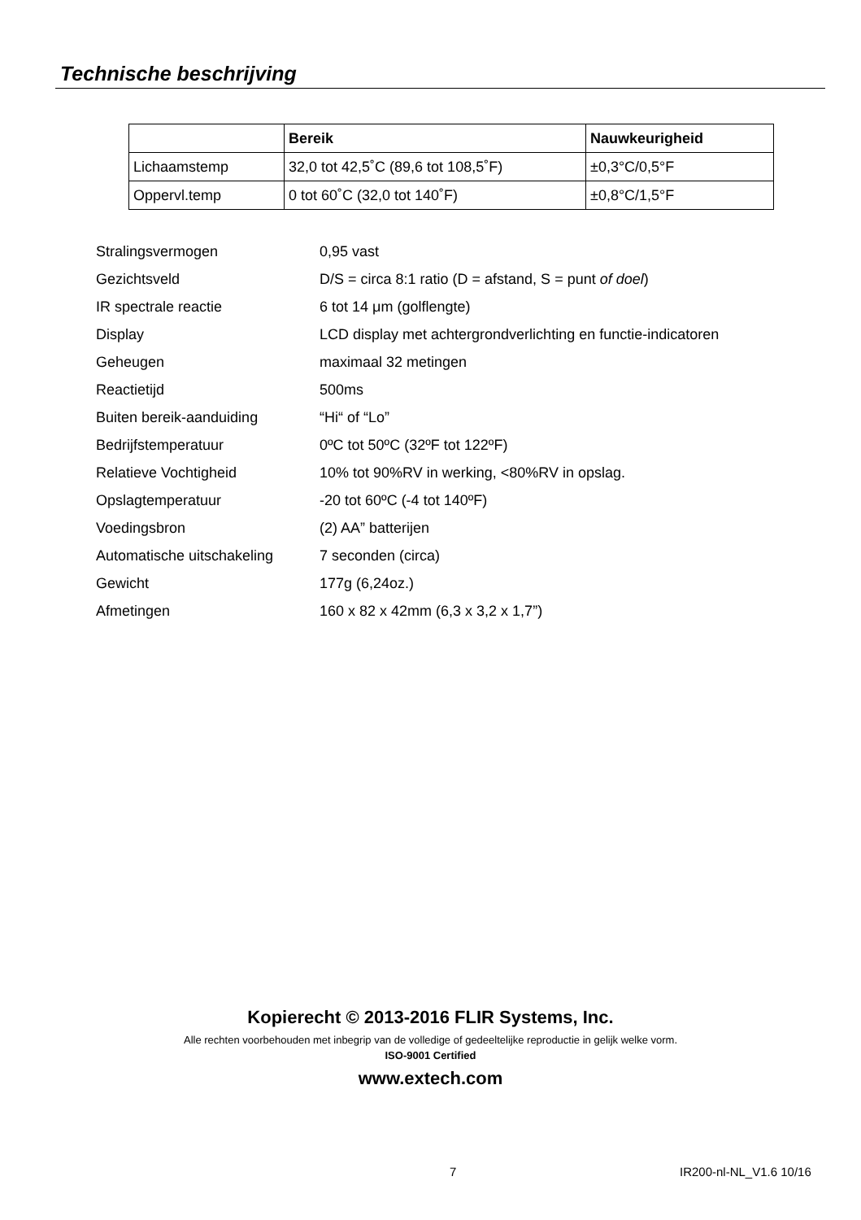Technische beschrijving
| | Bereik | Nauwkeurigheid |
| --- | --- | --- |
| Lichaamstemp | 32,0 tot 42,5˚C (89,6 tot 108,5˚F) | ±0,3°C/0,5°F |
| Oppervl.temp | 0 tot 60˚C (32,0 tot 140˚F) | ±0,8°C/1,5°F |
| Stralingsvermogen | 0,95 vast |
| Gezichtsveld | D/S = circa 8:1 ratio (D = afstand, S = punt of doel ) |
| IR spectrale reactie | 6 tot 14 μm (golflengte) |
| Display | LCD display met achtergrondverlichting en functie-indicatoren |
| Geheugen | maximaal 32 metingen |
| Reactietijd | 500ms |
| Buiten bereik-aanduiding | “Hi“ of “Lo” |
| Bedrijfstemperatuur | 0ºC tot 50ºC (32ºF tot 122ºF) |
| Relatieve Vochtigheid | 10% tot 90%RV in werking, <80%RV in opslag. |
| Opslagtemperatuur | -20 tot 60ºC (-4 tot 140ºF) |
| Voedingsbron | (2) AA” batterijen |
| Automatische uitschakeling | 7 seconden (circa) |
| Gewicht | 177g (6,24oz.) |
| Afmetingen | 160 x 82 x 42mm (6,3 x 3,2 x 1,7”) |
Kopierecht © 2013-2016 FLIR Systems, Inc.
Alle rechten voorbehouden met inbegrip van de volledige of gedeeltelijke reproductie in gelijk welke vorm.
ISO-9001 Certified
www.extech.com
7 IR200-nl-NL_V1.6 10/16